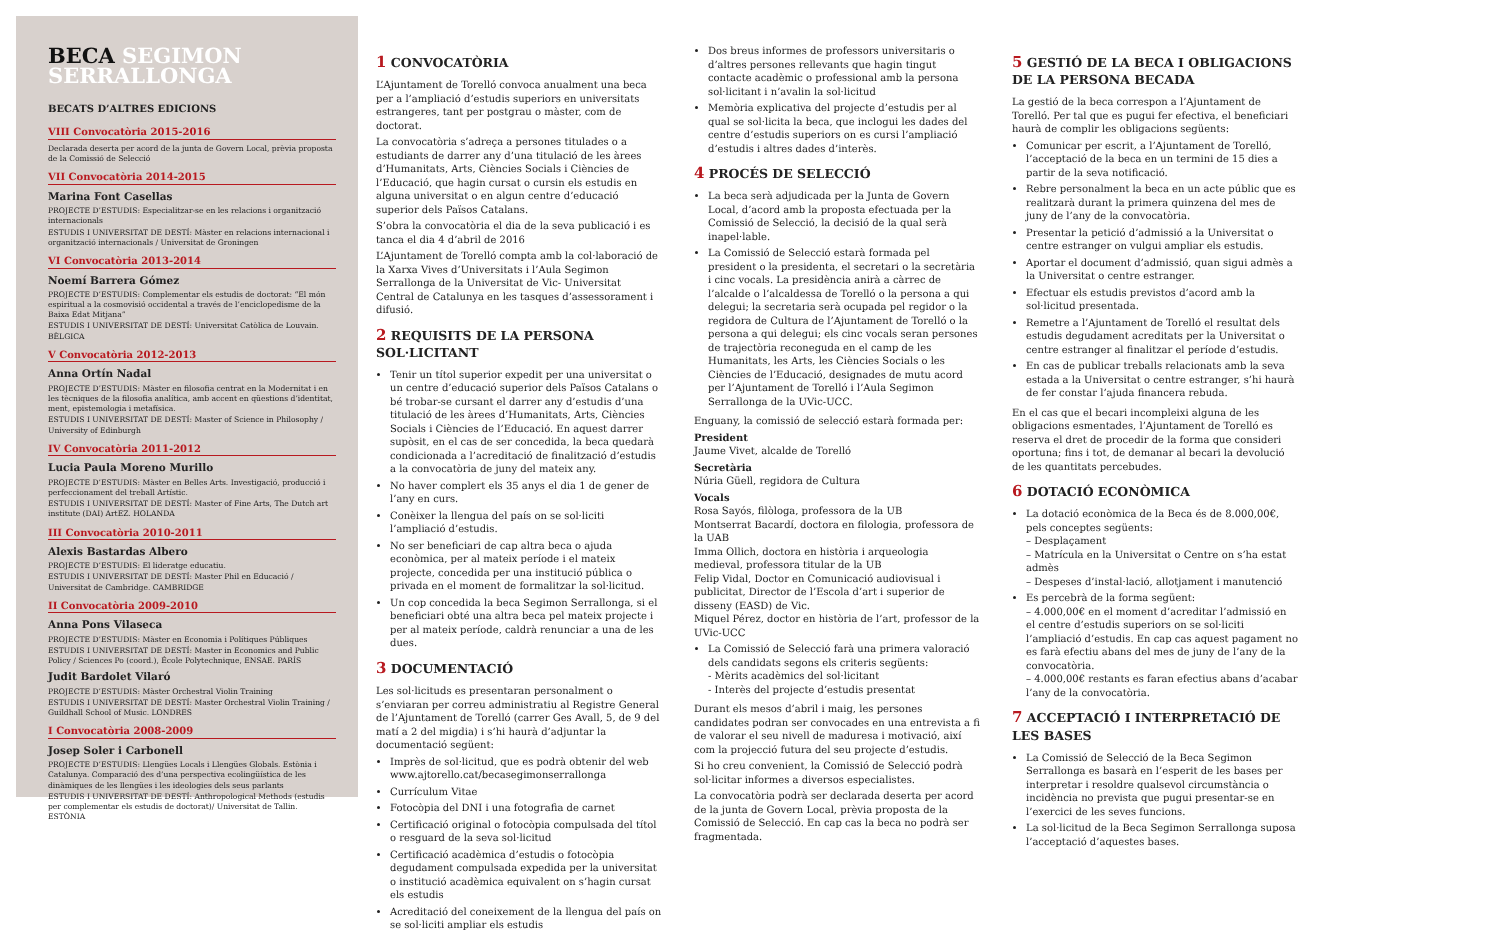BECA SEGIMON
SERRALLONGA
BECATS D’ALTRES EDICIONS
VIII Convocatòria 2015-2016
Declarada deserta per acord de la junta de Govern Local, prèvia proposta de la Comissió de Selecció
VII Convocatòria 2014-2015
Marina Font Casellas
PROJECTE D’ESTUDIS: Especialitzar-se en les relacions i organització internacionals
ESTUDIS I UNIVERSITAT DE DESTÍ: Màster en relacions internacional i organització internacionals / Universitat de Groningen
VI Convocatòria 2013-2014
Noemí Barrera Gómez
PROJECTE D’ESTUDIS: Complementar els estudis de doctorat: “El món espiritual a la cosmovisió occidental a través de l’enciclopedisme de la Baixa Edat Mitjana”
ESTUDIS I UNIVERSITAT DE DESTÍ: Universitat Catòlica de Louvain. BÈLGICA
V Convocatòria 2012-2013
Anna Ortín Nadal
PROJECTE D’ESTUDIS: Màster en filosofia centrat en la Modernitat i en les tècniques de la filosofia analítica, amb accent en qüestions d’identitat, ment, epistemologia i metafísica.
ESTUDIS I UNIVERSITAT DE DESTÍ: Master of Science in Philosophy / University of Edinburgh
IV Convocatòria 2011-2012
Lucia Paula Moreno Murillo
PROJECTE D’ESTUDIS: Màster en Belles Arts. Investigació, producció i perfeccionament del treball Artístic.
ESTUDIS I UNIVERSITAT DE DESTÍ: Master of Fine Arts, The Dutch art institute (DAI) ArtEZ. HOLANDA
III Convocatòria 2010-2011
Alexis Bastardas Albero
PROJECTE D’ESTUDIS: El lideratge educatiu.
ESTUDIS I UNIVERSITAT DE DESTÍ: Master Phil en Educació / Universitat de Cambridge. CAMBRIDGE
II Convocatòria 2009-2010
Anna Pons Vilaseca
PROJECTE D’ESTUDIS: Màster en Economia i Polítiques Públiques
ESTUDIS I UNIVERSITAT DE DESTÍ: Master in Economics and Public Policy / Sciences Po (coord.), École Polytechnique, ENSAE. PARÍS
Judit Bardolet Vilaró
PROJECTE D’ESTUDIS: Màster Orchestral Violin Training
ESTUDIS I UNIVERSITAT DE DESTÍ: Master Orchestral Violin Training / Guildhall School of Music. LONDRES
I Convocatòria 2008-2009
Josep Soler i Carbonell
PROJECTE D’ESTUDIS: Llengües Locals i Llengües Globals. Estònia i Catalunya. Comparació des d’una perspectiva ecolingüística de les dinàmiques de les llengües i les ideologies dels seus parlants
ESTUDIS I UNIVERSITAT DE DESTÍ: Anthropological Methods (estudis per complementar els estudis de doctorat)/ Universitat de Tallin. ESTÒNIA
1 CONVOCATÒRIA
L’Ajuntament de Torelló convoca anualment una beca per a l’ampliació d’estudis superiors en universitats estrangeres, tant per postgrau o màster, com de doctorat.
La convocatòria s’adreça a persones titulades o a estudiants de darrer any d’una titulació de les àrees d’Humanitats, Arts, Ciències Socials i Ciències de l’Educació, que hagin cursat o cursin els estudis en alguna universitat o en algun centre d’educació superior dels Països Catalans.
S’obra la convocatòria el dia de la seva publicació i es tanca el dia 4 d’abril de 2016
L’Ajuntament de Torelló compta amb la col·laboració de la Xarxa Vives d’Universitats i l’Aula Segimon Serrallonga de la Universitat de Vic- Universitat Central de Catalunya en les tasques d’assessorament i difusió.
2 REQUISITS DE LA PERSONA SOL·LICITANT
Tenir un títol superior expedit per una universitat o un centre d’educació superior dels Països Catalans o bé trobar-se cursant el darrer any d’estudis d’una titulació de les àrees d’Humanitats, Arts, Ciències Socials i Ciències de l’Educació. En aquest darrer supòsit, en el cas de ser concedida, la beca quedarà condicionada a l’acreditació de finalització d’estudis a la convocatòria de juny del mateix any.
No haver complert els 35 anys el dia 1 de gener de l’any en curs.
Conèixer la llengua del país on se sol·liciti l’ampliació d’estudis.
No ser beneficiari de cap altra beca o ajuda econòmica, per al mateix període i el mateix projecte, concedida per una institució pública o privada en el moment de formalitzar la sol·licitud.
Un cop concedida la beca Segimon Serrallonga, si el beneficiari obté una altra beca pel mateix projecte i per al mateix període, caldrà renunciar a una de les dues.
3 DOCUMENTACIÓ
Les sol·licituds es presentaran personalment o s’enviaran per correu administratiu al Registre General de l’Ajuntament de Torelló (carrer Ges Avall, 5, de 9 del matí a 2 del migdia) i s’hi haurà d’adjuntar la documentació següent:
Imprès de sol·licitud, que es podrà obtenir del web www.ajtorello.cat/becasegimonserrallonga
Currículum Vitae
Fotocòpia del DNI i una fotografia de carnet
Certificació original o fotocòpia compulsada del títol o resguard de la seva sol·licitud
Certificació acadèmica d’estudis o fotocòpia degudament compulsada expedida per la universitat o institució acadèmica equivalent on s’hagin cursat els estudis
Acreditació del coneixement de la llengua del país on se sol·liciti ampliar els estudis
Dos breus informes de professors universitaris o d’altres persones rellevants que hagin tingut contacte acadèmic o professional amb la persona sol·licitant i n’avalin la sol·licitud
Memòria explicativa del projecte d’estudis per al qual se sol·licita la beca, que inclogui les dades del centre d’estudis superiors on es cursi l’ampliació d’estudis i altres dades d’interès.
4 PROCÉS DE SELECCIÓ
La beca serà adjudicada per la Junta de Govern Local, d’acord amb la proposta efectuada per la Comissió de Selecció, la decisió de la qual serà inapel·lable.
La Comissió de Selecció estarà formada pel president o la presidenta, el secretari o la secretària i cinc vocals. La presidència anirà a càrrec de l’alcalde o l’alcaldessa de Torelló o la persona a qui delegui; la secretaria serà ocupada pel regidor o la regidora de Cultura de l’Ajuntament de Torelló o la persona a qui delegui; els cinc vocals seran persones de trajectòria reconeguda en el camp de les Humanitats, les Arts, les Ciències Socials o les Ciències de l’Educació, designades de mutu acord per l’Ajuntament de Torelló i l’Aula Segimon Serrallonga de la UVic-UCC.
Enguany, la comissió de selecció estarà formada per:
President
Jaume Vivet, alcalde de Torelló
Secretària
Núria Güell, regidora de Cultura
Vocals
Rosa Sayós, filòloga, professora de la UB
Montserrat Bacardí, doctora en filologia, professora de la UAB
Imma Ollich, doctora en història i arqueologia medieval, professora titular de la UB
Felip Vidal, Doctor en Comunicació audiovisual i publicitat, Director de l’Escola d’art i superior de disseny (EASD) de Vic.
Miquel Pérez, doctor en història de l’art, professor de la UVic-UCC
La Comissió de Selecció farà una primera valoració dels candidats segons els criteris següents:
- Mèrits acadèmics del sol·licitant
- Interès del projecte d’estudis presentat
Durant els mesos d’abril i maig, les persones candidates podran ser convocades en una entrevista a fi de valorar el seu nivell de maduresa i motivació, així com la projecció futura del seu projecte d’estudis.
Si ho creu convenient, la Comissió de Selecció podrà sol·licitar informes a diversos especialistes.
La convocatòria podrà ser declarada deserta per acord de la junta de Govern Local, prèvia proposta de la Comissió de Selecció. En cap cas la beca no podrà ser fragmentada.
5 GESTIÓ DE LA BECA I OBLIGACIONS DE LA PERSONA BECADA
La gestió de la beca correspon a l’Ajuntament de Torelló. Per tal que es pugui fer efectiva, el beneficiari haurà de complir les obligacions següents:
Comunicar per escrit, a l’Ajuntament de Torelló, l’acceptació de la beca en un termini de 15 dies a partir de la seva notificació.
Rebre personalment la beca en un acte públic que es realitzarà durant la primera quinzena del mes de juny de l’any de la convocatòria.
Presentar la petició d’admissió a la Universitat o centre estranger on vulgui ampliar els estudis.
Aportar el document d’admissió, quan sigui admès a la Universitat o centre estranger.
Efectuar els estudis previstos d’acord amb la sol·licitud presentada.
Remetre a l’Ajuntament de Torelló el resultat dels estudis degudament acreditats per la Universitat o centre estranger al finalitzar el període d’estudis.
En cas de publicar treballs relacionats amb la seva estada a la Universitat o centre estranger, s’hi haurà de fer constar l’ajuda financera rebuda.
En el cas que el becari incompleixi alguna de les obligacions esmentades, l’Ajuntament de Torelló es reserva el dret de procedir de la forma que consideri oportuna; fins i tot, de demanar al becari la devolució de les quantitats percebudes.
6 DOTACIÓ ECONÒMICA
La dotació econòmica de la Beca és de 8.000,00€, pels conceptes següents:
– Desplaçament
– Matrícula en la Universitat o Centre on s’ha estat admès
– Despeses d’instal·lació, allotjament i manutenció
Es percebrà de la forma següent:
– 4.000,00€ en el moment d’acreditar l’admissió en el centre d’estudis superiors on se sol·liciti l’ampliació d’estudis. En cap cas aquest pagament no es farà efectiu abans del mes de juny de l’any de la convocatòria.
– 4.000,00€ restants es faran efectius abans d’acabar l’any de la convocatòria.
7 ACCEPTACIÓ I INTERPRETACIÓ DE LES BASES
La Comissió de Selecció de la Beca Segimon Serrallonga es basarà en l’esperit de les bases per interpretar i resoldre qualsevol circumstància o incidència no prevista que pugui presentar-se en l’exercici de les seves funcions.
La sol·licitud de la Beca Segimon Serrallonga suposa l’acceptació d’aquestes bases.